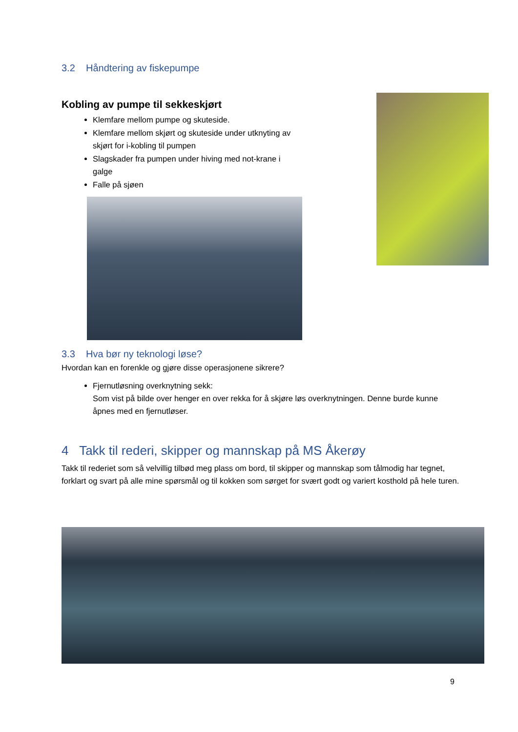3.2 Håndtering av fiskepumpe
Kobling av pumpe til sekkeskjørt
Klemfare mellom pumpe og skuteside.
Klemfare mellom skjørt og skuteside under utknyting av skjørt for i-kobling til pumpen
Slagskader fra pumpen under hiving med not-krane i galge
Falle på sjøen
3.3 Hva bør ny teknologi løse?
Hvordan kan en forenkle og gjøre disse operasjonene sikrere?
Fjernutløsning overknytning sekk:
Som vist på bilde over henger en over rekka for å skjøre løs overknytningen. Denne burde kunne åpnes med en fjernutløser.
4 Takk til rederi, skipper og mannskap på MS Åkerøy
Takk til rederiet som så velvillig tilbød meg plass om bord, til skipper og mannskap som tålmodig har tegnet, forklart og svart på alle mine spørsmål og til kokken som sørget for svært godt og variert kosthold på hele turen.
9